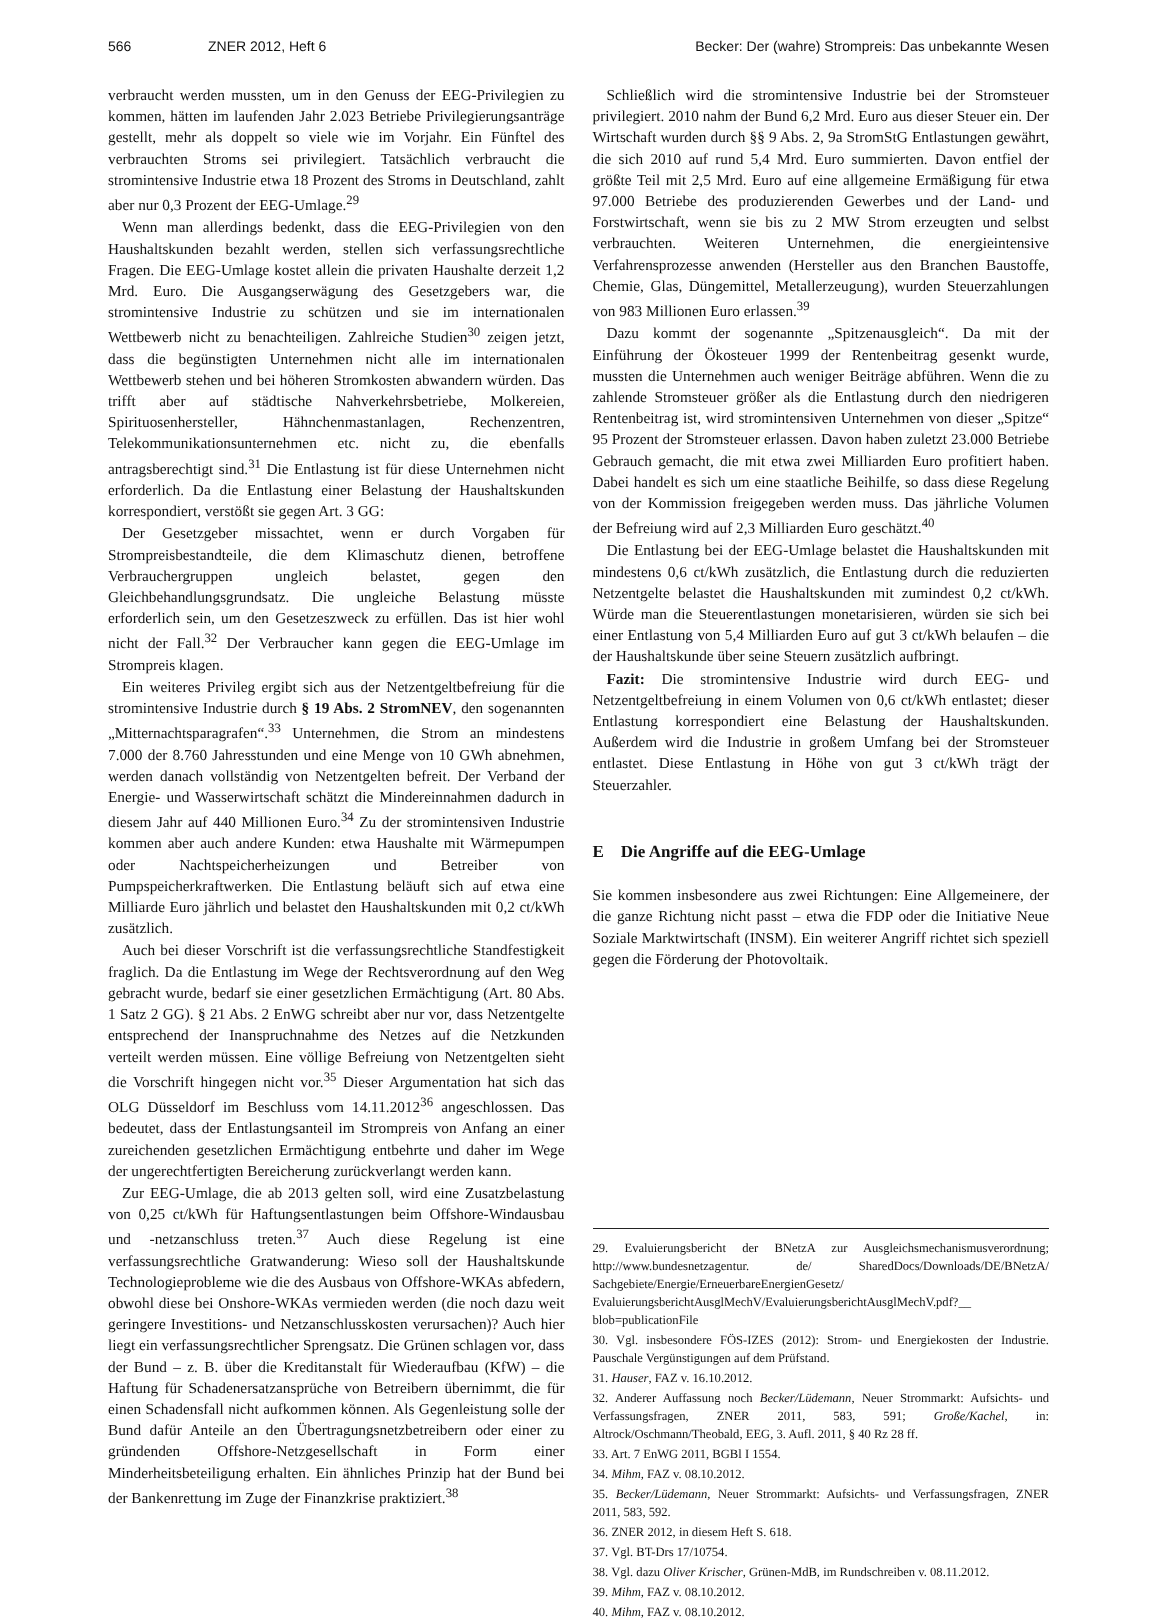566 ZNER 2012, Heft 6 Becker: Der (wahre) Strompreis: Das unbekannte Wesen
verbraucht werden mussten, um in den Genuss der EEG-Privilegien zu kommen, hätten im laufenden Jahr 2.023 Betriebe Privilegierungsanträge gestellt, mehr als doppelt so viele wie im Vorjahr. Ein Fünftel des verbrauchten Stroms sei privilegiert. Tatsächlich verbraucht die stromintensive Industrie etwa 18 Prozent des Stroms in Deutschland, zahlt aber nur 0,3 Prozent der EEG-Umlage.<sup>29</sup>
Wenn man allerdings bedenkt, dass die EEG-Privilegien von den Haushaltskunden bezahlt werden, stellen sich verfassungsrechtliche Fragen. Die EEG-Umlage kostet allein die privaten Haushalte derzeit 1,2 Mrd. Euro. Die Ausgangserwägung des Gesetzgebers war, die stromintensive Industrie zu schützen und sie im internationalen Wettbewerb nicht zu benachteiligen. Zahlreiche Studien<sup>30</sup> zeigen jetzt, dass die begünstigten Unternehmen nicht alle im internationalen Wettbewerb stehen und bei höheren Stromkosten abwandern würden. Das trifft aber auf städtische Nahverkehrsbetriebe, Molkereien, Spirituosenhersteller, Hähnchenmastanlagen, Rechenzentren, Telekommunikationsunternehmen etc. nicht zu, die ebenfalls antragsberechtigt sind.<sup>31</sup> Die Entlastung ist für diese Unternehmen nicht erforderlich. Da die Entlastung einer Belastung der Haushaltskunden korrespondiert, verstößt sie gegen Art. 3 GG:
Der Gesetzgeber missachtet, wenn er durch Vorgaben für Strompreisbestandteile, die dem Klimaschutz dienen, betroffene Verbrauchergruppen ungleich belastet, gegen den Gleichbehandlungsgrundsatz. Die ungleiche Belastung müsste erforderlich sein, um den Gesetzeszweck zu erfüllen. Das ist hier wohl nicht der Fall.<sup>32</sup> Der Verbraucher kann gegen die EEG-Umlage im Strompreis klagen.
Ein weiteres Privileg ergibt sich aus der Netzentgeltbefreiung für die stromintensive Industrie durch § 19 Abs. 2 StromNEV, den sogenannten „Mitternachtsparagrafen“.<sup>33</sup> Unternehmen, die Strom an mindestens 7.000 der 8.760 Jahresstunden und eine Menge von 10 GWh abnehmen, werden danach vollständig von Netzentgelten befreit. Der Verband der Energie- und Wasserwirtschaft schätzt die Mindereinnahmen dadurch in diesem Jahr auf 440 Millionen Euro.<sup>34</sup> Zu der stromintensiven Industrie kommen aber auch andere Kunden: etwa Haushalte mit Wärmepumpen oder Nachtspeicherheizungen und Betreiber von Pumpspeicherkraftwerken. Die Entlastung beläuft sich auf etwa eine Milliarde Euro jährlich und belastet den Haushaltskunden mit 0,2 ct/kWh zusätzlich.
Auch bei dieser Vorschrift ist die verfassungsrechtliche Standfestigkeit fraglich. Da die Entlastung im Wege der Rechtsverordnung auf den Weg gebracht wurde, bedarf sie einer gesetzlichen Ermächtigung (Art. 80 Abs. 1 Satz 2 GG). § 21 Abs. 2 EnWG schreibt aber nur vor, dass Netzentgelte entsprechend der Inanspruchnahme des Netzes auf die Netzkunden verteilt werden müssen. Eine völlige Befreiung von Netzentgelten sieht die Vorschrift hingegen nicht vor.<sup>35</sup> Dieser Argumentation hat sich das OLG Düsseldorf im Beschluss vom 14.11.2012<sup>36</sup> angeschlossen. Das bedeutet, dass der Entlastungsanteil im Strompreis von Anfang an einer zureichenden gesetzlichen Ermächtigung entbehrte und daher im Wege der ungerechtfertigten Bereicherung zurückverlangt werden kann.
Zur EEG-Umlage, die ab 2013 gelten soll, wird eine Zusatzbelastung von 0,25 ct/kWh für Haftungsentlastungen beim Offshore-Windausbau und -netzanschluss treten.<sup>37</sup> Auch diese Regelung ist eine verfassungsrechtliche Gratwanderung: Wieso soll der Haushaltskunde Technologieprobleme wie die des Ausbaus von Offshore-WKAs abfedern, obwohl diese bei Onshore-WKAs vermieden werden (die noch dazu weit geringere Investitions- und Netzanschlusskosten verursachen)? Auch hier liegt ein verfassungsrechtlicher Sprengsatz. Die Grünen schlagen vor, dass der Bund – z. B. über die Kreditanstalt für Wiederaufbau (KfW) – die Haftung für Schadenersatzansprüche von Betreibern übernimmt, die für einen Schadensfall nicht aufkommen können. Als Gegenleistung solle der Bund dafür Anteile an den Übertragungsnetzbetreibern oder einer zu gründenden Offshore-Netzgesellschaft in Form einer Minderheitsbeteiligung erhalten. Ein ähnliches Prinzip hat der Bund bei der Bankenrettung im Zuge der Finanzkrise praktiziert.<sup>38</sup>
Schließlich wird die stromintensive Industrie bei der Stromsteuer privilegiert. 2010 nahm der Bund 6,2 Mrd. Euro aus dieser Steuer ein. Der Wirtschaft wurden durch §§ 9 Abs. 2, 9a StromStG Entlastungen gewährt, die sich 2010 auf rund 5,4 Mrd. Euro summierten. Davon entfiel der größte Teil mit 2,5 Mrd. Euro auf eine allgemeine Ermäßigung für etwa 97.000 Betriebe des produzierenden Gewerbes und der Land- und Forstwirtschaft, wenn sie bis zu 2 MW Strom erzeugten und selbst verbrauchten. Weiteren Unternehmen, die energieintensive Verfahrensprozesse anwenden (Hersteller aus den Branchen Baustoffe, Chemie, Glas, Düngemittel, Metallerzeugung), wurden Steuerzahlungen von 983 Millionen Euro erlassen.<sup>39</sup>
Dazu kommt der sogenannte „Spitzenausgleich“. Da mit der Einführung der Ökosteuer 1999 der Rentenbeitrag gesenkt wurde, mussten die Unternehmen auch weniger Beiträge abführen. Wenn die zu zahlende Stromsteuer größer als die Entlastung durch den niedrigeren Rentenbeitrag ist, wird stromintensiven Unternehmen von dieser „Spitze“ 95 Prozent der Stromsteuer erlassen. Davon haben zuletzt 23.000 Betriebe Gebrauch gemacht, die mit etwa zwei Milliarden Euro profitiert haben. Dabei handelt es sich um eine staatliche Beihilfe, so dass diese Regelung von der Kommission freigegeben werden muss. Das jährliche Volumen der Befreiung wird auf 2,3 Milliarden Euro geschätzt.<sup>40</sup>
Die Entlastung bei der EEG-Umlage belastet die Haushaltskunden mit mindestens 0,6 ct/kWh zusätzlich, die Entlastung durch die reduzierten Netzentgelte belastet die Haushaltskunden mit zumindest 0,2 ct/kWh. Würde man die Steuerentlastungen monetarisieren, würden sie sich bei einer Entlastung von 5,4 Milliarden Euro auf gut 3 ct/kWh belaufen – die der Haushaltskunde über seine Steuern zusätzlich aufbringt.
Fazit: Die stromintensive Industrie wird durch EEG- und Netzentgeltbefreiung in einem Volumen von 0,6 ct/kWh entlastet; dieser Entlastung korrespondiert eine Belastung der Haushaltskunden. Außerdem wird die Industrie in großem Umfang bei der Stromsteuer entlastet. Diese Entlastung in Höhe von gut 3 ct/kWh trägt der Steuerzahler.
E Die Angriffe auf die EEG-Umlage
Sie kommen insbesondere aus zwei Richtungen: Eine Allgemeinere, der die ganze Richtung nicht passt – etwa die FDP oder die Initiative Neue Soziale Marktwirtschaft (INSM). Ein weiterer Angriff richtet sich speziell gegen die Förderung der Photovoltaik.
29. Evaluierungsbericht der BNetzA zur Ausgleichsmechanismusverordnung; http://www.bundesnetzagentur. de/ SharedDocs/Downloads/DE/BNetzA/ Sachgebiete/Energie/ErneuerbareEnergienGesetz/ EvaluierungsberichtAusglMechV/EvaluierungsberichtAusglMechV.pdf?__ blob=publicationFile
30. Vgl. insbesondere FÖS-IZES (2012): Strom- und Energiekosten der Industrie. Pauschale Vergünstigungen auf dem Prüfstand.
31. Hauser, FAZ v. 16.10.2012.
32. Anderer Auffassung noch Becker/Lüdemann, Neuer Strommarkt: Aufsichts- und Verfassungsfragen, ZNER 2011, 583, 591; Große/Kachel, in: Altrock/Oschmann/Theobald, EEG, 3. Aufl. 2011, § 40 Rz 28 ff.
33. Art. 7 EnWG 2011, BGBl I 1554.
34. Mihm, FAZ v. 08.10.2012.
35. Becker/Lüdemann, Neuer Strommarkt: Aufsichts- und Verfassungsfragen, ZNER 2011, 583, 592.
36. ZNER 2012, in diesem Heft S. 618.
37. Vgl. BT-Drs 17/10754.
38. Vgl. dazu Oliver Krischer, Grünen-MdB, im Rundschreiben v. 08.11.2012.
39. Mihm, FAZ v. 08.10.2012.
40. Mihm, FAZ v. 08.10.2012.